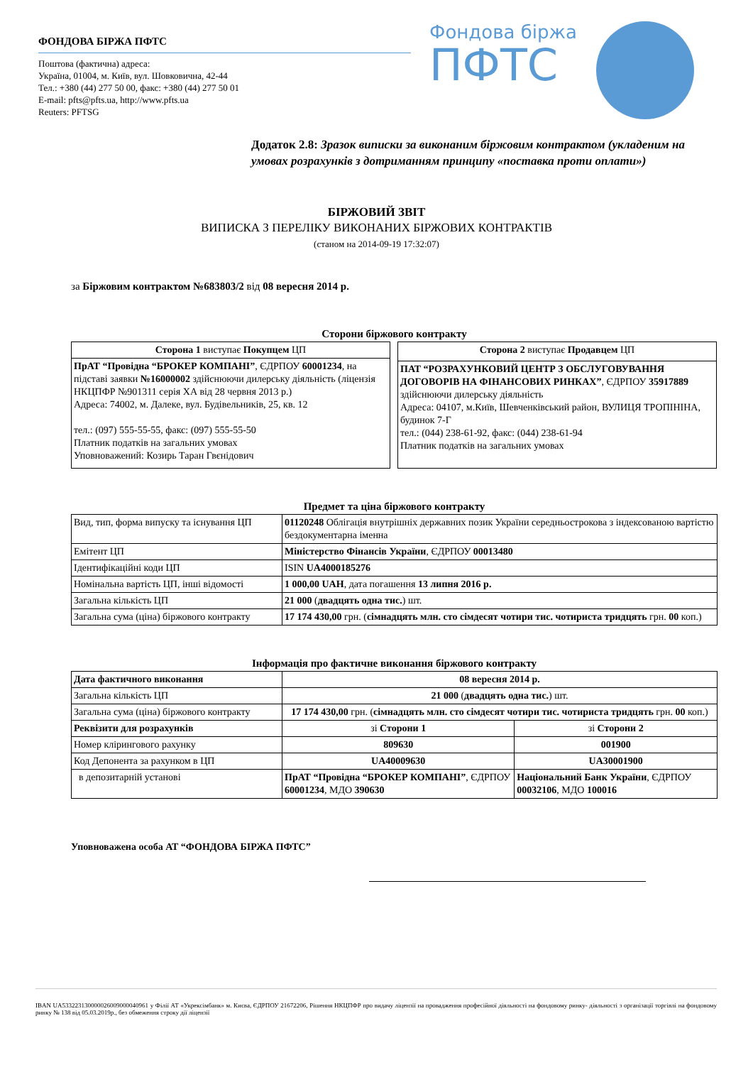ФОНДОВА БІРЖА ПФТС
Поштова (фактична) адреса:
Україна, 01004, м. Київ, вул. Шовковична, 42-44
Тел.: +380 (44) 277 50 00, факс: +380 (44) 277 50 01
E-mail: pfts@pfts.ua, http://www.pfts.ua
Reuters: PFTSG
Фондова біржа
ПФТС
Додаток 2.8: Зразок виписки за виконаним біржовим контрактом (укладеним на умовах розрахунків з дотриманням принципу «поставка проти оплати»)
БІРЖОВИЙ ЗВІТ
ВИПИСКА З ПЕРЕЛІКУ ВИКОНАНИХ БІРЖОВИХ КОНТРАКТІВ
(станом на 2014-09-19 17:32:07)
за Біржовим контрактом №683803/2 від 08 вересня 2014 р.
Сторони біржового контракту
| Сторона 1 виступає Покупцем ЦП |
| ПрАТ “Провідна “БРОКЕР КОМПАНІ” , ЄДРПОУ 60001234 , на підставі заявки №16000002 здійснюючи дилерську діяльність (ліцензія НКЦПФР №901311 серія ХА від 28 червня 2013 р.) Адреса: 74002, м. Далеке, вул. Будівельників, 25, кв. 12 тел.: (097) 555-55-55, факс: (097) 555-55-50 Платник податків на загальних умовах Уповноважений: Козирь Таран Гвєнідович |
| Сторона 2 виступає Продавцем ЦП |
| ПАТ “РОЗРАХУНКОВИЙ ЦЕНТР З ОБСЛУГОВУВАННЯ ДОГОВОРІВ НА ФІНАНСОВИХ РИНКАХ” , ЄДРПОУ 35917889 здійснюючи дилерську діяльність Адреса: 04107, м.Київ, Шевченківський район, ВУЛИЦЯ ТРОПІНІНА, будинок 7-Г тел.: (044) 238-61-92, факс: (044) 238-61-94 Платник податків на загальних умовах |
Предмет та ціна біржового контракту
| Вид, тип, форма випуску та існування ЦП | 01120248 Облігація внутрішніх державних позик України середньострокова з індексованою вартістю бездокументарна іменна |
| Емітент ЦП | Міністерство Фінансів України , ЄДРПОУ 00013480 |
| Ідентифікаційні коди ЦП | ISIN UA4000185276 |
| Номінальна вартість ЦП, інші відомості | 1 000,00 UAH , дата погашення 13 липня 2016 р. |
| Загальна кількість ЦП | 21 000 ( двадцять одна тис. ) шт. |
| Загальна сума (ціна) біржового контракту | 17 174 430,00 грн. ( сімнадцять млн. сто сімдесят чотири тис. чотириста тридцять грн. 00 коп.) |
Інформація про фактичне виконання біржового контракту
| Дата фактичного виконання | 08 вересня 2014 р. | |
| Загальна кількість ЦП | 21 000 ( двадцять одна тис. ) шт. | |
| Загальна сума (ціна) біржового контракту | 17 174 430,00 грн. ( сімнадцять млн. сто сімдесят чотири тис. чотириста тридцять грн. 00 коп.) | |
| Реквізити для розрахунків | зі Сторони 1 | зі Сторони 2 |
| Номер клірингового рахунку | 809630 | 001900 |
| Код Депонента за рахунком в ЦП | UA40009630 | UA30001900 |
| в депозитарній установі | ПрАТ “Провідна “БРОКЕР КОМПАНІ” , ЄДРПОУ 60001234 , МДО 390630 | Національний Банк України , ЄДРПОУ 00032106 , МДО 100016 |
Уповноважена особа АТ “ФОНДОВА БІРЖА ПФТС”
IBAN UA533223130000026009000040961 у Філії АТ «Укрексімбанк» м. Києва, ЄДРПОУ 21672206, Рішення НКЦПФР про видачу ліцензії на провадження професійної діяльності на фондовому ринку- діяльності з організації торгівлі на фондовому ринку № 138 від 05.03.2019р., без обмеження строку дії ліцензії